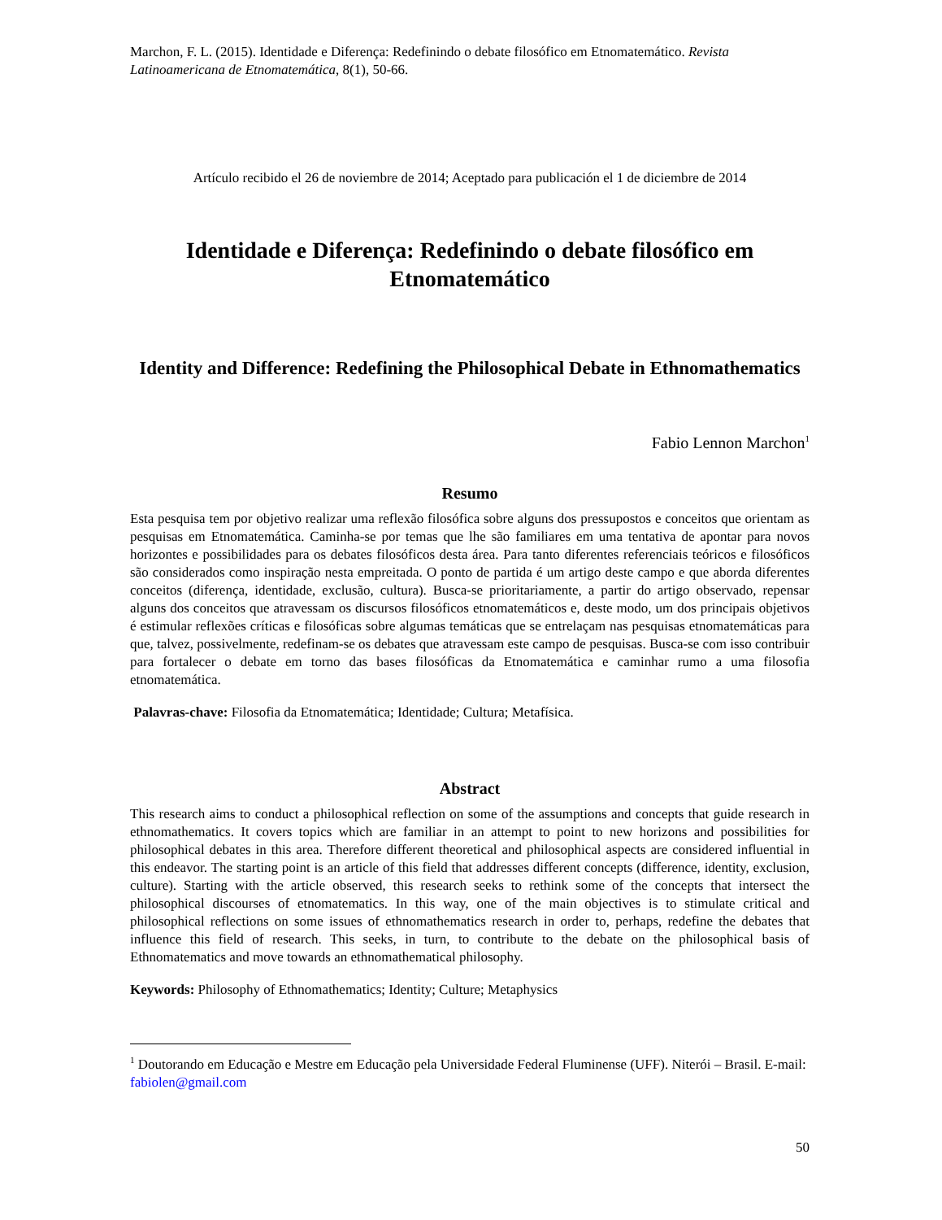Marchon, F. L. (2015). Identidade e Diferença: Redefinindo o debate filosófico em Etnomatemático. Revista Latinoamericana de Etnomatemática, 8(1), 50-66.
Artículo recibido el 26 de noviembre de 2014; Aceptado para publicación el 1 de diciembre de 2014
Identidade e Diferença: Redefinindo o debate filosófico em Etnomatemático
Identity and Difference: Redefining the Philosophical Debate in Ethnomathematics
Fabio Lennon Marchon<sup>1</sup>
Resumo
Esta pesquisa tem por objetivo realizar uma reflexão filosófica sobre alguns dos pressupostos e conceitos que orientam as pesquisas em Etnomatemática. Caminha-se por temas que lhe são familiares em uma tentativa de apontar para novos horizontes e possibilidades para os debates filosóficos desta área. Para tanto diferentes referenciais teóricos e filosóficos são considerados como inspiração nesta empreitada. O ponto de partida é um artigo deste campo e que aborda diferentes conceitos (diferença, identidade, exclusão, cultura). Busca-se prioritariamente, a partir do artigo observado, repensar alguns dos conceitos que atravessam os discursos filosóficos etnomatemáticos e, deste modo, um dos principais objetivos é estimular reflexões críticas e filosóficas sobre algumas temáticas que se entrelaçam nas pesquisas etnomatemáticas para que, talvez, possivelmente, redefinam-se os debates que atravessam este campo de pesquisas. Busca-se com isso contribuir para fortalecer o debate em torno das bases filosóficas da Etnomatemática e caminhar rumo a uma filosofia etnomatemática.
Palavras-chave: Filosofia da Etnomatemática; Identidade; Cultura; Metafísica.
Abstract
This research aims to conduct a philosophical reflection on some of the assumptions and concepts that guide research in ethnomathematics. It covers topics which are familiar in an attempt to point to new horizons and possibilities for philosophical debates in this area. Therefore different theoretical and philosophical aspects are considered influential in this endeavor. The starting point is an article of this field that addresses different concepts (difference, identity, exclusion, culture). Starting with the article observed, this research seeks to rethink some of the concepts that intersect the philosophical discourses of etnomatematics. In this way, one of the main objectives is to stimulate critical and philosophical reflections on some issues of ethnomathematics research in order to, perhaps, redefine the debates that influence this field of research. This seeks, in turn, to contribute to the debate on the philosophical basis of Ethnomatematics and move towards an ethnomathematical philosophy.
Keywords: Philosophy of Ethnomathematics; Identity; Culture; Metaphysics
<sup>1</sup> Doutorando em Educação e Mestre em Educação pela Universidade Federal Fluminense (UFF). Niterói – Brasil. E-mail: fabiolen@gmail.com
50